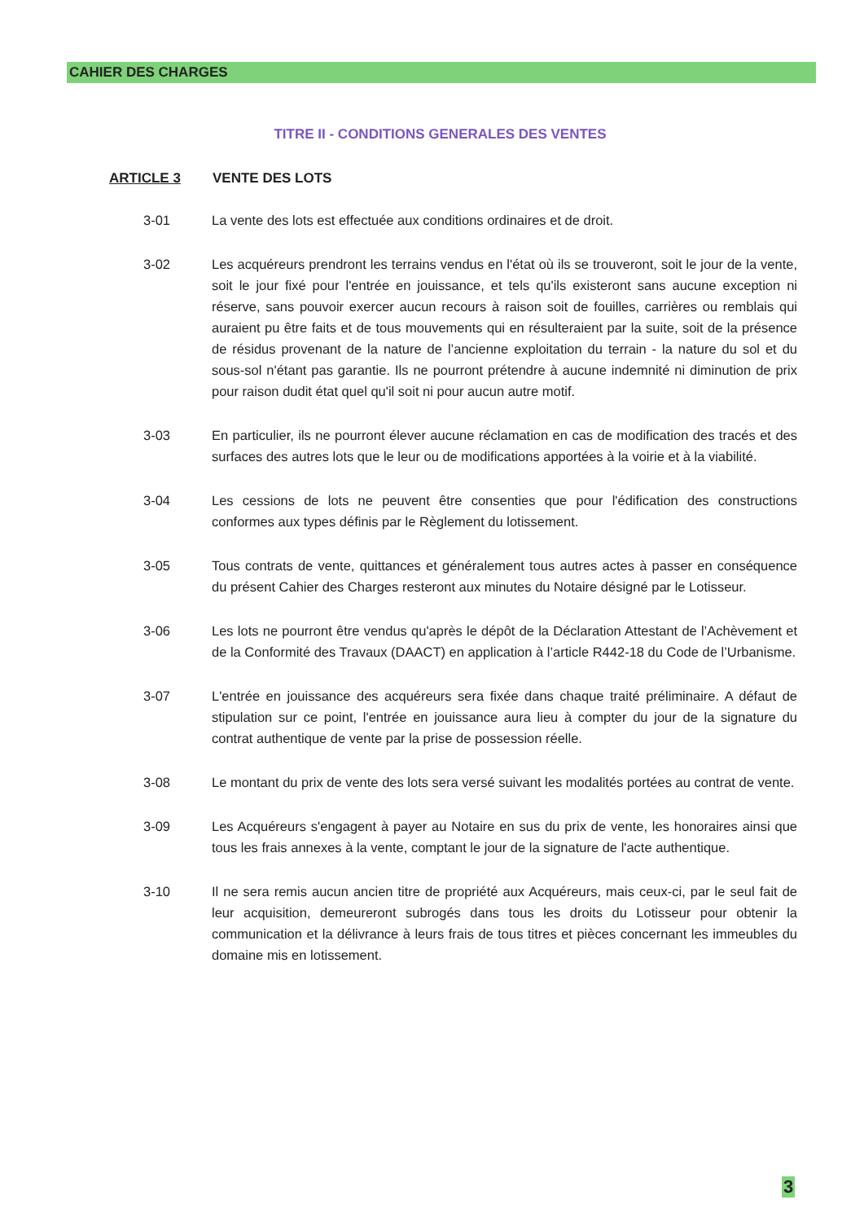CAHIER DES CHARGES
TITRE II - CONDITIONS GENERALES DES VENTES
ARTICLE 3 VENTE DES LOTS
3-01 La vente des lots est effectuée aux conditions ordinaires et de droit.
3-02 Les acquéreurs prendront les terrains vendus en l'état où ils se trouveront, soit le jour de la vente, soit le jour fixé pour l'entrée en jouissance, et tels qu'ils existeront sans aucune exception ni réserve, sans pouvoir exercer aucun recours à raison soit de fouilles, carrières ou remblais qui auraient pu être faits et de tous mouvements qui en résulteraient par la suite, soit de la présence de résidus provenant de la nature de l’ancienne exploitation du terrain - la nature du sol et du sous-sol n'étant pas garantie. Ils ne pourront prétendre à aucune indemnité ni diminution de prix pour raison dudit état quel qu'il soit ni pour aucun autre motif.
3-03 En particulier, ils ne pourront élever aucune réclamation en cas de modification des tracés et des surfaces des autres lots que le leur ou de modifications apportées à la voirie et à la viabilité.
3-04 Les cessions de lots ne peuvent être consenties que pour l'édification des constructions conformes aux types définis par le Règlement du lotissement.
3-05 Tous contrats de vente, quittances et généralement tous autres actes à passer en conséquence du présent Cahier des Charges resteront aux minutes du Notaire désigné par le Lotisseur.
3-06 Les lots ne pourront être vendus qu'après le dépôt de la Déclaration Attestant de l’Achèvement et de la Conformité des Travaux (DAACT) en application à l’article R442-18 du Code de l’Urbanisme.
3-07 L'entrée en jouissance des acquéreurs sera fixée dans chaque traité préliminaire. A défaut de stipulation sur ce point, l'entrée en jouissance aura lieu à compter du jour de la signature du contrat authentique de vente par la prise de possession réelle.
3-08 Le montant du prix de vente des lots sera versé suivant les modalités portées au contrat de vente.
3-09 Les Acquéreurs s'engagent à payer au Notaire en sus du prix de vente, les honoraires ainsi que tous les frais annexes à la vente, comptant le jour de la signature de l'acte authentique.
3-10 Il ne sera remis aucun ancien titre de propriété aux Acquéreurs, mais ceux-ci, par le seul fait de leur acquisition, demeureront subrogés dans tous les droits du Lotisseur pour obtenir la communication et la délivrance à leurs frais de tous titres et pièces concernant les immeubles du domaine mis en lotissement.
3